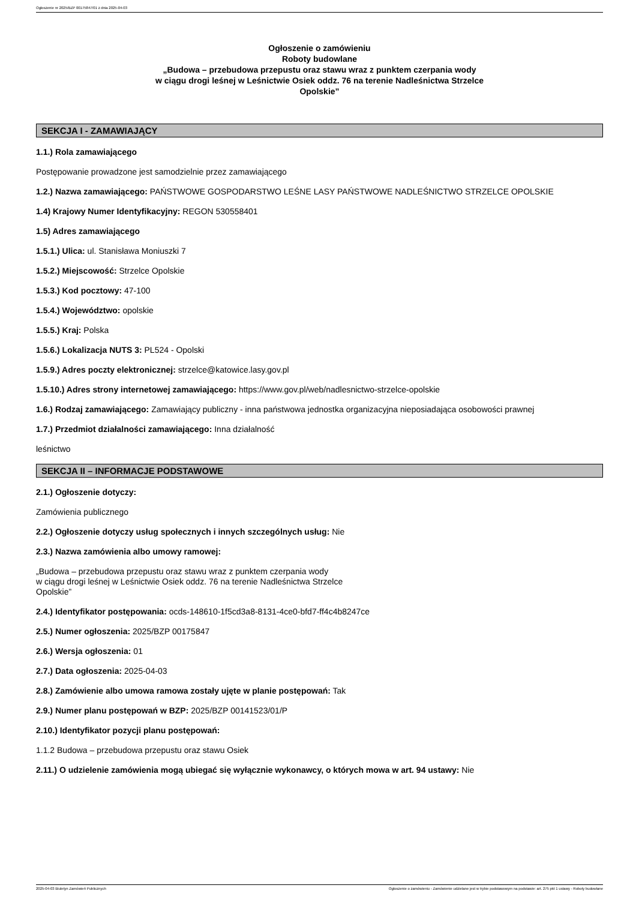Ogłoszenie nr 2025/BZP 00175847/01 z dnia 2025-04-03
Ogłoszenie o zamówieniu
Roboty budowlane
„Budowa – przebudowa przepustu oraz stawu wraz z punktem czerpania wody
w ciągu drogi leśnej w Leśnictwie Osiek oddz. 76 na terenie Nadleśnictwa Strzelce
Opolskie”
SEKCJA I - ZAMAWIAJĄCY
1.1.) Rola zamawiającego
Postępowanie prowadzone jest samodzielnie przez zamawiającego
1.2.) Nazwa zamawiającego: PAŃSTWOWE GOSPODARSTWO LEŚNE LASY PAŃSTWOWE NADLEŚNICTWO STRZELCE OPOLSKIE
1.4) Krajowy Numer Identyfikacyjny: REGON 530558401
1.5) Adres zamawiającego
1.5.1.) Ulica: ul. Stanisława Moniuszki 7
1.5.2.) Miejscowość: Strzelce Opolskie
1.5.3.) Kod pocztowy: 47-100
1.5.4.) Województwo: opolskie
1.5.5.) Kraj: Polska
1.5.6.) Lokalizacja NUTS 3: PL524 - Opolski
1.5.9.) Adres poczty elektronicznej: strzelce@katowice.lasy.gov.pl
1.5.10.) Adres strony internetowej zamawiającego: https://www.gov.pl/web/nadlesnictwo-strzelce-opolskie
1.6.) Rodzaj zamawiającego: Zamawiający publiczny - inna państwowa jednostka organizacyjna nieposiadająca osobowości prawnej
1.7.) Przedmiot działalności zamawiającego: Inna działalność
leśnictwo
SEKCJA II – INFORMACJE PODSTAWOWE
2.1.) Ogłoszenie dotyczy:
Zamówienia publicznego
2.2.) Ogłoszenie dotyczy usług społecznych i innych szczególnych usług: Nie
2.3.) Nazwa zamówienia albo umowy ramowej:
„Budowa – przebudowa przepustu oraz stawu wraz z punktem czerpania wody
w ciągu drogi leśnej w Leśnictwie Osiek oddz. 76 na terenie Nadleśnictwa Strzelce
Opolskie”
2.4.) Identyfikator postępowania: ocds-148610-1f5cd3a8-8131-4ce0-bfd7-ff4c4b8247ce
2.5.) Numer ogłoszenia: 2025/BZP 00175847
2.6.) Wersja ogłoszenia: 01
2.7.) Data ogłoszenia: 2025-04-03
2.8.) Zamówienie albo umowa ramowa zostały ujęte w planie postępowań: Tak
2.9.) Numer planu postępowań w BZP: 2025/BZP 00141523/01/P
2.10.) Identyfikator pozycji planu postępowań:
1.1.2 Budowa – przebudowa przepustu oraz stawu Osiek
2.11.) O udzielenie zamówienia mogą ubiegać się wyłącznie wykonawcy, o których mowa w art. 94 ustawy: Nie
2025-04-03 Biuletyn Zamówień Publicznych Ogłoszenie o zamówieniu - Zamówienie udzielane jest w trybie podstawowym na podstawie: art. 275 pkt 1 ustawy - Roboty budowlane